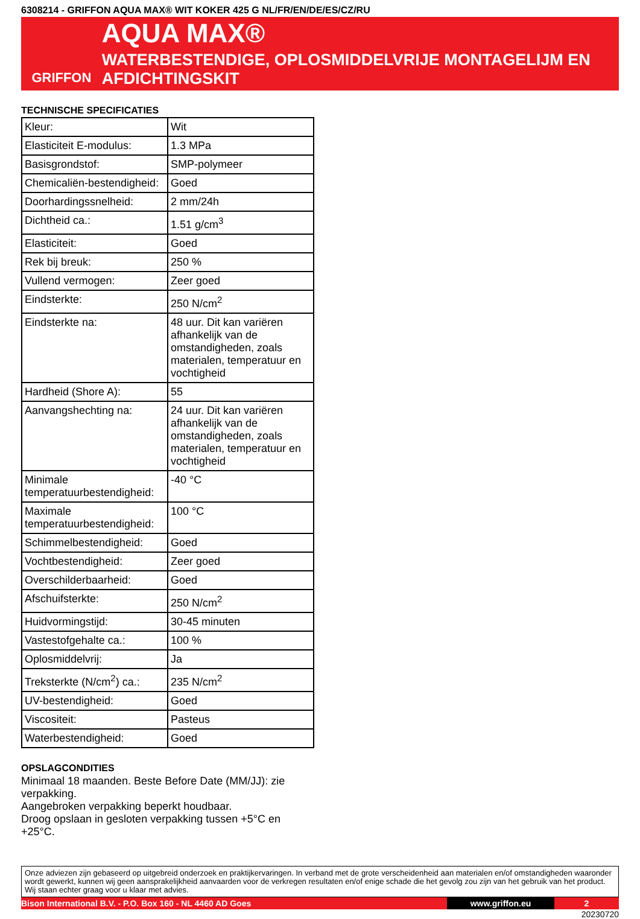6308214 - GRIFFON AQUA MAX® WIT KOKER 425 G NL/FR/EN/DE/ES/CZ/RU
GRIFFON
AQUA MAX®
WATERBESTENDIGE, OPLOSMIDDELVRIJE MONTAGELIJM EN AFDICHTINGSKIT
TECHNISCHE SPECIFICATIES
| Kleur: | Wit |
| Elasticiteit E-modulus: | 1.3 MPa |
| Basisgrondstof: | SMP-polymeer |
| Chemicaliën-bestendigheid: | Goed |
| Doorhardingssnelheid: | 2 mm/24h |
| Dichtheid ca.: | 1.51 g/cm<sup>3</sup> |
| Elasticiteit: | Goed |
| Rek bij breuk: | 250 % |
| Vullend vermogen: | Zeer goed |
| Eindsterkte: | 250 N/cm<sup>2</sup> |
| Eindsterkte na: | 48 uur. Dit kan variëren afhankelijk van de omstandigheden, zoals materialen, temperatuur en vochtigheid |
| Hardheid (Shore A): | 55 |
| Aanvangshechting na: | 24 uur. Dit kan variëren afhankelijk van de omstandigheden, zoals materialen, temperatuur en vochtigheid |
| Minimale temperatuurbestendigheid: | -40 °C |
| Maximale temperatuurbestendigheid: | 100 °C |
| Schimmelbestendigheid: | Goed |
| Vochtbestendigheid: | Zeer goed |
| Overschilderbaarheid: | Goed |
| Afschuifsterkte: | 250 N/cm<sup>2</sup> |
| Huidvormingstijd: | 30-45 minuten |
| Vastestofgehalte ca.: | 100 % |
| Oplosmiddelvrij: | Ja |
| Treksterkte (N/cm<sup>2</sup>) ca.: | 235 N/cm<sup>2</sup> |
| UV-bestendigheid: | Goed |
| Viscositeit: | Pasteus |
| Waterbestendigheid: | Goed |
OPSLAGCONDITIES
Minimaal 18 maanden. Beste Before Date (MM/JJ): zie verpakking.
Aangebroken verpakking beperkt houdbaar.
Droog opslaan in gesloten verpakking tussen +5°C en +25°C.
Onze adviezen zijn gebaseerd op uitgebreid onderzoek en praktijkervaringen. In verband met de grote verscheidenheid aan materialen en/of omstandigheden waaronder wordt gewerkt, kunnen wij geen aansprakelijkheid aanvaarden voor de verkregen resultaten en/of enige schade die het gevolg zou zijn van het gebruik van het product. Wij staan echter graag voor u klaar met advies.
Bison International B.V. - P.O. Box 160 - NL 4460 AD Goes www.griffon.eu 2
20230720